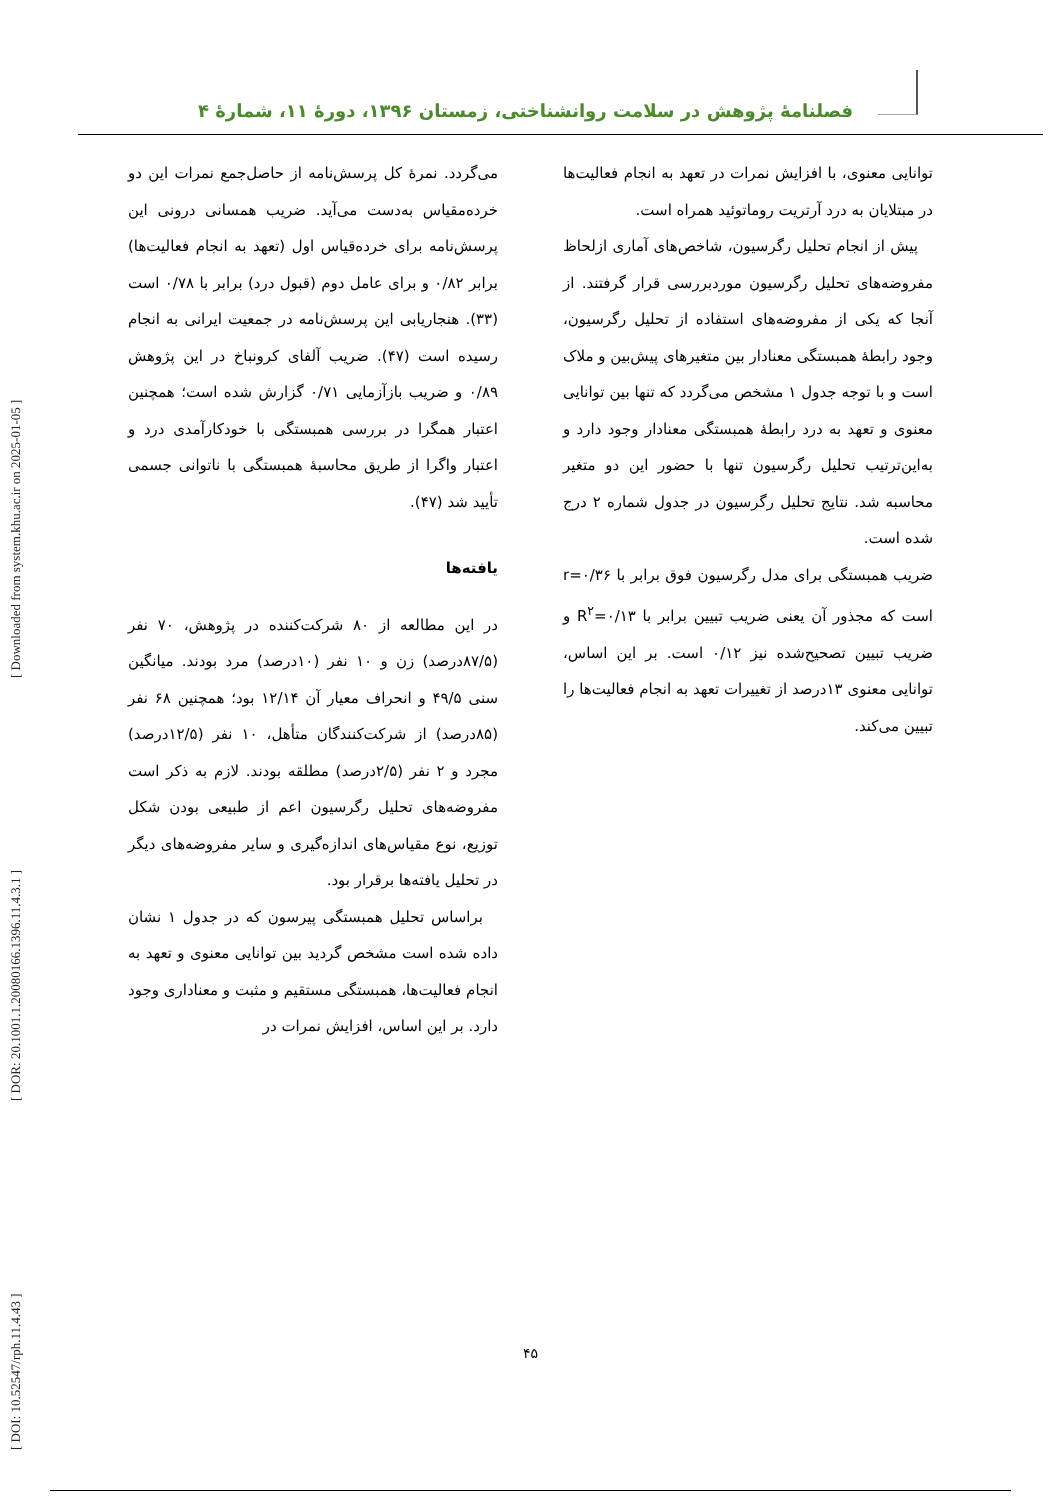فصلنامهٔ پژوهش در سلامت روانشناختی، زمستان ۱۳۹۶، دورهٔ ۱۱، شمارهٔ ۴
می‌گردد. نمرهٔ کل پرسش‌نامه از حاصل‌جمع نمرات این دو خرده‌مقیاس به‌دست می‌آید. ضریب همسانی درونی این پرسش‌نامه برای خرده‌قیاس اول (تعهد به انجام فعالیت‌ها) برابر ۰/۸۲ و برای عامل دوم (قبول درد) برابر با ۰/۷۸ است (۳۳). هنجاریابی این پرسش‌نامه در جمعیت ایرانی به انجام رسیده است (۴۷). ضریب آلفای کرونباخ در این پژوهش ۰/۸۹ و ضریب بازآزمایی ۰/۷۱ گزارش شده است؛ همچنین اعتبار همگرا در بررسی همبستگی با خودکارآمدی درد و اعتبار واگرا از طریق محاسبهٔ همبستگی با ناتوانی جسمی تأیید شد (۴۷).
یافته‌ها
در این مطالعه از ۸۰ شرکت‌کننده در پژوهش، ۷۰ نفر (۸۷/۵درصد) زن و ۱۰ نفر (۱۰درصد) مرد بودند. میانگین سنی ۴۹/۵ و انحراف معیار آن ۱۲/۱۴ بود؛ همچنین ۶۸ نفر (۸۵درصد) از شرکت‌کنندگان متأهل، ۱۰ نفر (۱۲/۵درصد) مجرد و ۲ نفر (۲/۵درصد) مطلقه بودند. لازم به ذکر است مفروضه‌های تحلیل رگرسیون اعم از طبیعی بودن شکل توزیع، نوع مقیاس‌های اندازه‌گیری و سایر مفروضه‌های دیگر در تحلیل یافته‌ها برقرار بود.
 براساس تحلیل همبستگی پیرسون که در جدول ۱ نشان داده شده است مشخص گردید بین توانایی معنوی و تعهد به انجام فعالیت‌ها، همبستگی مستقیم و مثبت و معناداری وجود دارد. بر این اساس، افزایش نمرات در
توانایی معنوی، با افزایش نمرات در تعهد به انجام فعالیت‌ها در مبتلایان به درد آرتریت روماتوئید همراه است.
 پیش از انجام تحلیل رگرسیون، شاخص‌های آماری ازلحاظ مفروضه‌های تحلیل رگرسیون موردبررسی قرار گرفتند. از آنجا که یکی از مفروضه‌های استفاده از تحلیل رگرسیون، وجود رابطهٔ همبستگی معنادار بین متغیرهای پیش‌بین و ملاک است و با توجه جدول ۱ مشخص می‌گردد که تنها بین توانایی معنوی و تعهد به درد رابطهٔ همبستگی معنادار وجود دارد و به‌این‌ترتیب تحلیل رگرسیون تنها با حضور این دو متغیر محاسبه شد. نتایج تحلیل رگرسیون در جدول شماره ۲ درج شده است.
ضریب همبستگی برای مدل رگرسیون فوق برابر با r=۰/۳۶ است که مجذور آن یعنی ضریب تبیین برابر با R<sup>۲</sup>=۰/۱۳ و ضریب تبیین تصحیح‌شده نیز ۰/۱۲ است. بر این اساس، توانایی معنوی ۱۳درصد از تغییرات تعهد به انجام فعالیت‌ها را تبیین می‌کند.
[ DOI: 10.52547/rph.11.4.43 ] [ DOR: 20.1001.1.20080166.1396.11.4.3.1 ] [ Downloaded from system.khu.ac.ir on 2025-01-05 ]
۴۵